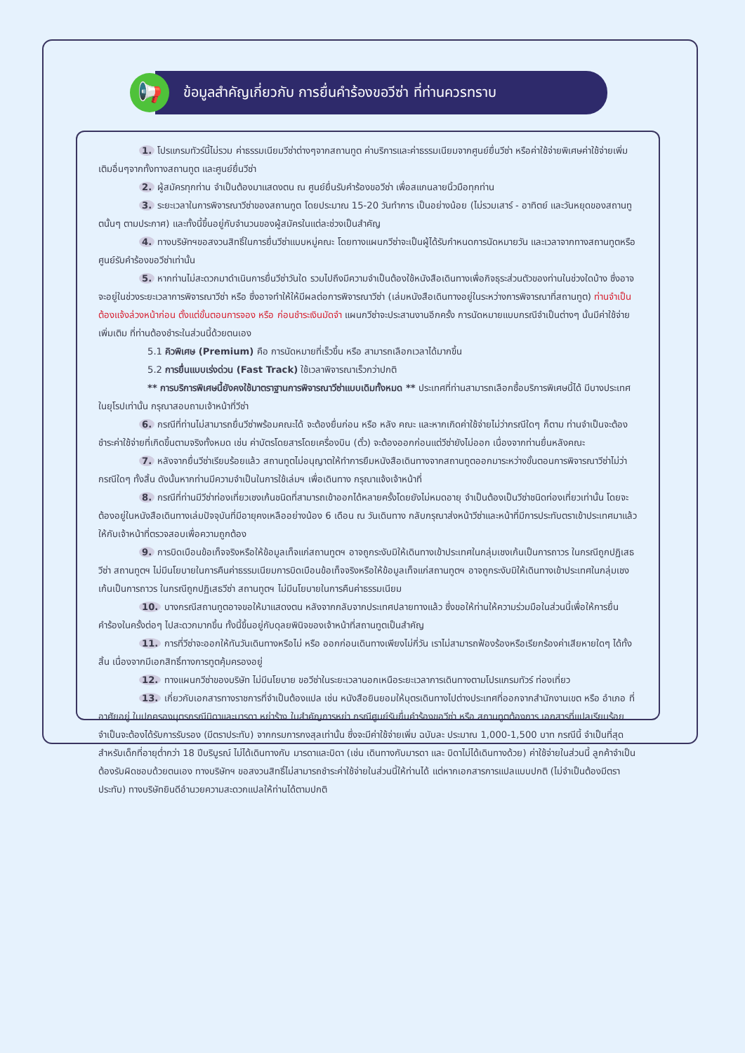📢
ข้อมูลสำคัญเกี่ยวกับ การยื่นคำร้องขอวีซ่า ที่ท่านควรทราบ
1. โปรแกรมทัวร์นี้ไม่รวม ค่าธรรมเนียมวีซ่าต่างๆจากสถานทูต ค่าบริการและค่าธรรมเนียมจากศูนย์ยื่นวีซ่า หรือค่าใช้จ่ายพิเศษค่าใช้จ่ายเพิ่มเติมอื่นๆจากทั้งทางสถานทูต และศูนย์ยื่นวีซ่า
2. ผู้สมัครทุกท่าน จำเป็นต้องมาแสดงตน ณ ศูนย์ยื่นรับคำร้องขอวีซ่า เพื่อสแกนลายนิ้วมือทุกท่าน
3. ระยะเวลาในการพิจารณาวีซ่าของสถานทูต โดยประมาณ 15-20 วันทำการ เป็นอย่างน้อย (ไม่รวมเสาร์ - อาทิตย์ และวันหยุดของสถานทูตนั้นๆ ตามประกาศ) และทั้งนี้ขึ้นอยู่กับจำนวนของผู้สมัครในแต่ละช่วงเป็นสำคัญ
4. ทางบริษัทฯขอสงวนสิทธิ์ในการยื่นวีซ่าแบบหมู่คณะ โดยทางแผนกวีซ่าจะเป็นผู้ได้รับกำหนดการนัดหมายวัน และเวลาจากทางสถานทูตหรือศูนย์รับคำร้องขอวีซ่าเท่านั้น
5. หากท่านไม่สะดวกมาดำเนินการยื่นวีซ่าวันใด รวมไปถึงมีความจำเป็นต้องใช้หนังสือเดินทางเพื่อกิจธุระส่วนตัวของท่านในช่วงใดบ้าง ซึ่งอาจจะอยู่ในช่วงระยะเวลาการพิจารณาวีซ่า หรือ ซึ่งอาจทำให้ให้มีผลต่อการพิจารณาวีซ่า (เล่มหนังสือเดินทางอยู่ในระหว่างการพิจารณาที่สถานทูต) ท่านจำเป็นต้องแจ้งล่วงหน้าก่อน ตั้งแต่ขั้นตอนการจอง หรือ ก่อนชำระเงินมัดจำ แผนกวีซ่าจะประสานงานอีกครั้ง การนัดหมายแบบกรณีจำเป็นต่างๆ นั้นมีค่าใช้จ่ายเพิ่มเติม ที่ท่านต้องชำระในส่วนนี้ด้วยตนเอง
5.1 คิวพิเศษ (Premium) คือ การนัดหมายที่เร็วขึ้น หรือ สามารถเลือกเวลาได้มากขึ้น
5.2 การยื่นแบบเร่งด่วน (Fast Track) ใช้เวลาพิจารณาเร็วกว่าปกติ
** การบริการพิเศษนี้ยังคงใช้มาตราฐานการพิจารณาวีซ่าแบบเดิมทั้งหมด ** ประเทศที่ท่านสามารถเลือกซื้อบริการพิเศษนี้ได้ มีบางประเทศในยุโรปเท่านั้น กรุณาสอบถามเจ้าหน้าที่วีซ่า
6. กรณีที่ท่านไม่สามารถยื่นวีซ่าพร้อมคณะได้ จะต้องยื่นก่อน หรือ หลัง คณะ และหากเกิดค่าใช้จ่ายไม่ว่ากรณีใดๆ ก็ตาม ท่านจำเป็นจะต้องชำระค่าใช้จ่ายที่เกิดขึ้นตามจริงทั้งหมด เช่น ค่าบัตรโดยสารโดยเครื่องบิน (ตั๋ว) จะต้องออกก่อนแต่วีซ่ายังไม่ออก เนื่องจากท่านยื่นหลังคณะ
7. หลังจากยื่นวีซ่าเรียบร้อยแล้ว สถานทูตไม่อนุญาตให้ทำการยืมหนังสือเดินทางจากสถานทูตออกมาระหว่างขั้นตอนการพิจารณาวีซ่าไม่ว่ากรณีใดๆ ทั้งสิ้น ดังนั้นหากท่านมีความจำเป็นในการใช้เล่มฯ เพื่อเดินทาง กรุณาแจ้งเจ้าหน้าที่
8. กรณีที่ท่านมีวีซ่าท่องเที่ยวเชงเก้นชนิดที่สามารถเข้าออกได้หลายครั้งโดยยังไม่หมดอายุ จำเป็นต้องเป็นวีซ่าชนิดท่องเที่ยวเท่านั้น โดยจะต้องอยู่ในหนังสือเดินทางเล่มปัจจุบันที่มีอายุคงเหลืออย่างน้อง 6 เดือน ณ วันเดินทาง กลับกรุณาส่งหน้าวีซ่าและหน้าที่มีการประทับตราเข้าประเทศมาแล้วให้กับเจ้าหน้าที่ตรวจสอบเพื่อความถูกต้อง
9. การบิดเบือนข้อเท็จจริงหรือให้ข้อมูลเท็จแก่สถานทูตฯ อาจถูกระงับมิให้เดินทางเข้าประเทศในกลุ่มเชงเก้นเป็นการถาวร ในกรณีถูกปฏิเสธวีซ่า สถานทูตฯ ไม่มีนโยบายในการคืนค่าธรรมเนียมการบิดเบือนข้อเท็จจริงหรือให้ข้อมูลเท็จแก่สถานทูตฯ อาจถูกระงับมิให้เดินทางเข้าประเทศในกลุ่มเชงเก้นเป็นการถาวร ในกรณีถูกปฏิเสธวีซ่า สถานทูตฯ ไม่มีนโยบายในการคืนค่าธรรมเนียม
10. บางกรณีสถานทูตอาจขอให้มาแสดงตน หลังจากกลับจากประเทศปลายทางแล้ว ซึ่งขอให้ท่านให้ความร่วมมือในส่วนนี้เพื่อให้การยื่นคำร้องในครั้งต่อๆ ไปสะดวกมากขึ้น ทั้งนี้ขึ้นอยู่กับดุลยพินิจของเจ้าหน้าที่สถานทูตเป็นสำคัญ
11. การที่วีซ่าจะออกให้ทันวันเดินทางหรือไม่ หรือ ออกก่อนเดินทางเพียงไม่กี่วัน เราไม่สามารถฟ้องร้องหรือเรียกร้องค่าเสียหายใดๆ ได้ทั้งสิ้น เนื่องจากมีเอกสิทธิ์ทางการทูตคุ้มครองอยู่
12. ทางแผนกวีซ่าของบริษัท ไม่มีนโยบาย ขอวีซ่าในระยะเวลานอกเหนือระยะเวลาการเดินทางตามโปรแกรมทัวร์ ท่องเที่ยว
13. เกี่ยวกับเอกสารทางราชการที่จำเป็นต้องแปล เช่น หนังสือยินยอมให้บุตรเดินทางไปต่างประเทศที่ออกจากสำนักงานเขต หรือ อำเภอ ที่อาศัยอยู่ ใบปกครองบุตรกรณีบิดาและมารดา หย่าร้าง ใบสำคัญการหย่า กรณีศูนย์รับยื่นคำร้องขอวีซ่า หรือ สถานทูตต้องการ เอกสารที่แปลเรียบร้อย จำเป็นจะต้องได้รับการรับรอง (มีตราประทับ) จากกรมการกงสุลเท่านั้น ซึ่งจะมีค่าใช้จ่ายเพิ่ม ฉบับละ ประมาณ 1,000-1,500 บาท กรณีนี้ จำเป็นที่สุด สำหรับเด็กที่อายุต่ำกว่า 18 ปีบริบูรณ์ ไม่ได้เดินทางกับ มารดาและบิดา (เช่น เดินทางกับมารดา และ บิดาไม่ได้เดินทางด้วย) ค่าใช้จ่ายในส่วนนี้ ลูกค้าจำเป็นต้องรับผิดชอบด้วยตนเอง ทางบริษัทฯ ขอสงวนสิทธิ์ไม่สามารถชำระค่าใช้จ่ายในส่วนนี้ให้ท่านได้ แต่หากเอกสารการแปลแบบปกติ (ไม่จำเป็นต้องมีตราประทับ) ทางบริษัทยินดีอำนวยความสะดวกแปลให้ท่านได้ตามปกติ